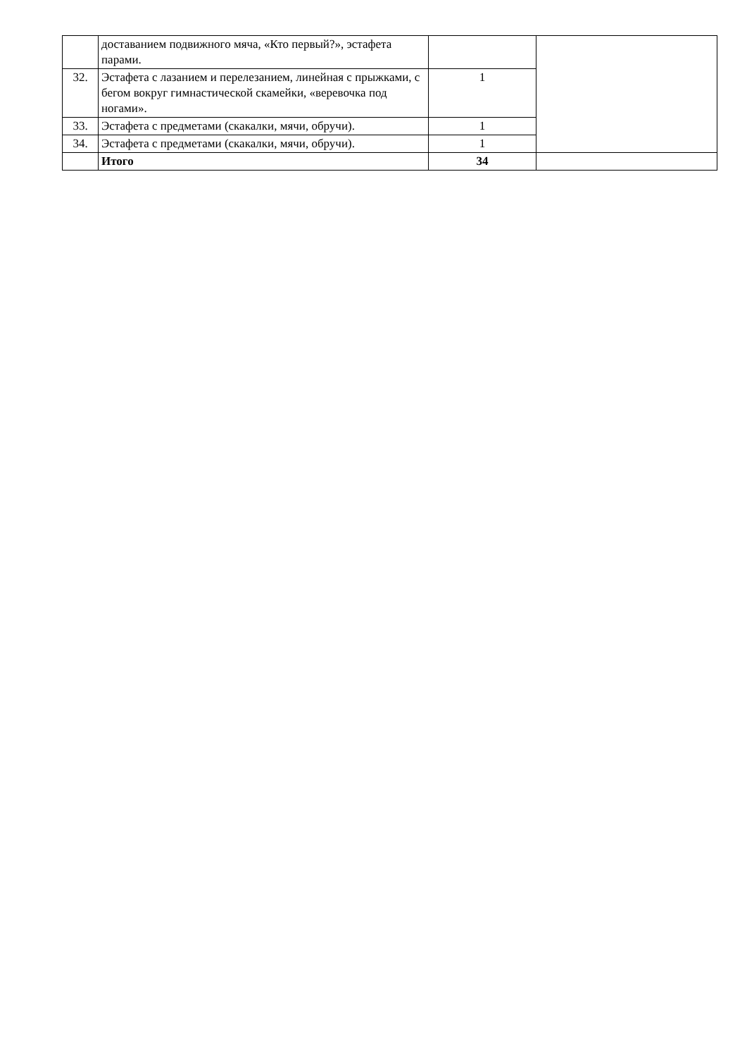| | доставанием подвижного мяча, «Кто первый?», эстафета парами. | | |
| 32. | Эстафета с лазанием и перелезанием, линейная с прыжками, с бегом вокруг гимнастической скамейки, «веревочка под ногами». | 1 | |
| 33. | Эстафета с предметами (скакалки, мячи, обручи). | 1 | |
| 34. | Эстафета с предметами (скакалки, мячи, обручи). | 1 | |
| | Итого | 34 | |